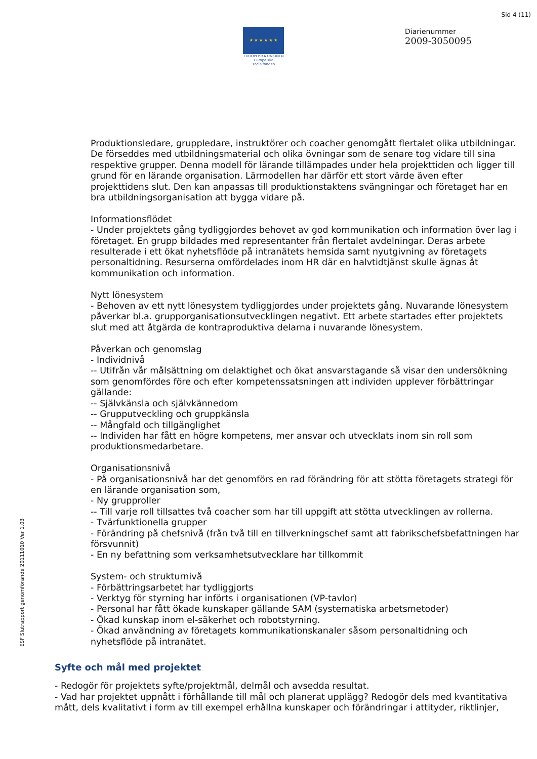Sid 4 (11)
★ ★ ★ ★ ★ ★
EUROPEISKA UNIONEN
Europeiska socialfonden
Diarienummer
2009-3050095
Produktionsledare, gruppledare, instruktörer och coacher genomgått flertalet olika utbildningar. De förseddes med utbildningsmaterial och olika övningar som de senare tog vidare till sina respektive grupper. Denna modell för lärande tillämpades under hela projekttiden och ligger till grund för en lärande organisation. Lärmodellen har därför ett stort värde även efter projekttidens slut. Den kan anpassas till produktionstaktens svängningar och företaget har en bra utbildningsorganisation att bygga vidare på.
Informationsflödet
- Under projektets gång tydliggjordes behovet av god kommunikation och information över lag i företaget. En grupp bildades med representanter från flertalet avdelningar. Deras arbete resulterade i ett ökat nyhetsflöde på intranätets hemsida samt nyutgivning av företagets personaltidning. Resurserna omfördelades inom HR där en halvtidtjänst skulle ägnas åt kommunikation och information.
Nytt lönesystem
- Behoven av ett nytt lönesystem tydliggjordes under projektets gång. Nuvarande lönesystem påverkar bl.a. grupporganisationsutvecklingen negativt. Ett arbete startades efter projektets slut med att åtgärda de kontraproduktiva delarna i nuvarande lönesystem.
Påverkan och genomslag
- Individnivå
-- Utifrån vår målsättning om delaktighet och ökat ansvarstagande så visar den undersökning som genomfördes före och efter kompetenssatsningen att individen upplever förbättringar gällande:
-- Självkänsla och självkännedom
-- Grupputveckling och gruppkänsla
-- Mångfald och tillgänglighet
-- Individen har fått en högre kompetens, mer ansvar och utvecklats inom sin roll som produktionsmedarbetare.
Organisationsnivå
- På organisationsnivå har det genomförs en rad förändring för att stötta företagets strategi för en lärande organisation som,
- Ny grupproller
-- Till varje roll tillsattes två coacher som har till uppgift att stötta utvecklingen av rollerna.
- Tvärfunktionella grupper
- Förändring på chefsnivå (från två till en tillverkningschef samt att fabrikschefsbefattningen har försvunnit)
- En ny befattning som verksamhetsutvecklare har tillkommit
System- och strukturnivå
- Förbättringsarbetet har tydliggjorts
- Verktyg för styrning har införts i organisationen (VP-tavlor)
- Personal har fått ökade kunskaper gällande SAM (systematiska arbetsmetoder)
- Ökad kunskap inom el-säkerhet och robotstyrning.
- Ökad användning av företagets kommunikationskanaler såsom personaltidning och nyhetsflöde på intranätet.
Syfte och mål med projektet
- Redogör för projektets syfte/projektmål, delmål och avsedda resultat.
- Vad har projektet uppnått i förhållande till mål och planerat upplägg? Redogör dels med kvantitativa mått, dels kvalitativt i form av till exempel erhållna kunskaper och förändringar i attityder, riktlinjer,
ESF Slutrapport genomförande 20111010 Ver 1.03